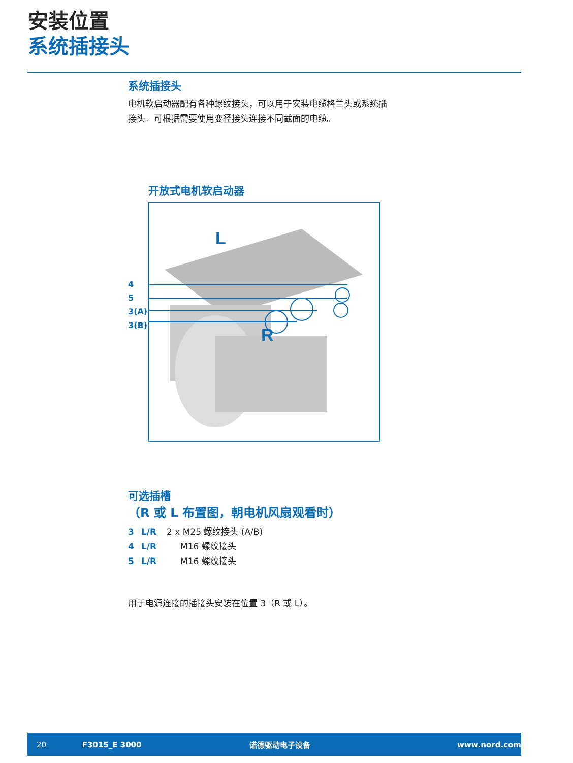安装位置
系统插接头
系统插接头
电机软启动器配有各种螺纹接头，可以用于安装电缆格兰头或系统插
接头。可根据需要使用变径接头连接不同截面的电缆。
开放式电机软启动器
4
5
3(A)
3(B)
L
R
可选插槽
（R 或 L 布置图，朝电机风扇观看时）
3 L/R 2 x M25 螺纹接头 (A/B)
4 L/R M16 螺纹接头
5 L/R M16 螺纹接头
用于电源连接的插接头安装在位置 3（R 或 L）。
20 F3015_E 3000 诺德驱动电子设备 www.nord.com